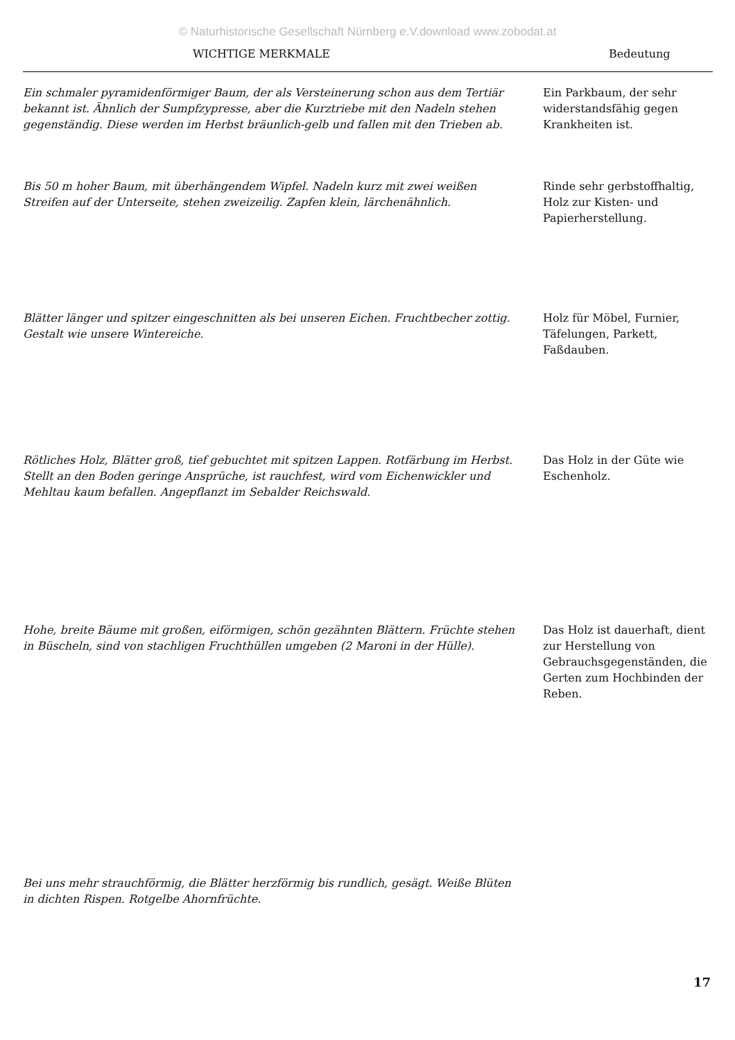© Naturhistorische Gesellschaft Nürnberg e.V.download www.zobodat.at
| WICHTIGE MERKMALE | Bedeutung |
| --- | --- |
| Ein schmaler pyramidenförmiger Baum, der als Versteinerung schon aus dem Tertiär bekannt ist. Ähnlich der Sumpfzypresse, aber die Kurztriebe mit den Nadeln stehen gegenständig. Diese werden im Herbst bräunlich-gelb und fallen mit den Trieben ab. | Ein Parkbaum, der sehr widerstandsfähig gegen Krankheiten ist. |
| Bis 50 m hoher Baum, mit überhängendem Wipfel. Nadeln kurz mit zwei weißen Streifen auf der Unterseite, stehen zweizeilig. Zapfen klein, lärchenähnlich. | Rinde sehr gerbstoffhaltig, Holz zur Kisten- und Papierherstellung. |
| Blätter länger und spitzer eingeschnitten als bei unseren Eichen. Fruchtbecher zottig. Gestalt wie unsere Wintereiche. | Holz für Möbel, Furnier, Täfelungen, Parkett, Faßdauben. |
| Rötliches Holz, Blätter groß, tief gebuchtet mit spitzen Lappen. Rotfärbung im Herbst. Stellt an den Boden geringe Ansprüche, ist rauchfest, wird vom Eichenwickler und Mehltau kaum befallen. Angepflanzt im Sebalder Reichswald. | Das Holz in der Güte wie Eschenholz. |
| Hohe, breite Bäume mit großen, eiförmigen, schön gezähnten Blättern. Früchte stehen in Büscheln, sind von stachligen Fruchthüllen umgeben (2 Maroni in der Hülle). | Das Holz ist dauerhaft, dient zur Herstellung von Gebrauchsgegenständen, die Gerten zum Hochbinden der Reben. |
| Bei uns mehr strauchförmig, die Blätter herzförmig bis rundlich, gesägt. Weiße Blüten in dichten Rispen. Rotgelbe Ahornfrüchte. | |
17